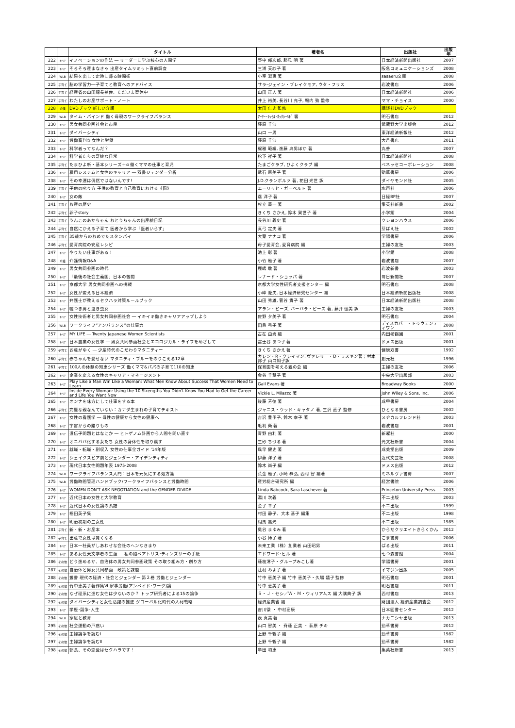| | | タイトル | 著者名 | 出版社 | 出版年 |
| --- | --- | --- | --- | --- | --- |
| 222 | ｷｬﾘｱ | イノベーションの作法 ― リーダーに学ぶ核心の人間学 | 野中 郁次郎, 勝見 明 著 | 日本経済新聞出版社 | 2007 |
| 223 | ｷｬﾘｱ | そろそろ産まなきゃ 出産タイムリミット直前調査 | 三浦 天紗子 著 | 阪急コミュニケーションズ | 2008 |
| 224 | WLB | 結果を出して定時に帰る時間術 | 小室 淑恵 著 | sasaeru文庫 | 2008 |
| 225 | 子育て | 脳の学習力―子育てと教育へのアドバイス | サラ‐ジェイン・ブレイクモア, ウタ・フリス | 岩波書店 | 2006 |
| 226 | 子育て | 経産省の山田課長補佐、ただいま育休中 | 山田 正人 著 | 日本経済新聞社 | 2006 |
| 227 | 子育て | わたしのお産サポート・ノート | 井上 裕美, 長谷川 充子, 堀内 勁 監修 | ママ・チョイス | 2000 |
| 228 | 介護 | DVDブック 新しい介護 | 太田 仁史 監修 | 講談社DVDブック | |
| 229 | WLB | タイム・バインド 働く母親のワークライフバランス | ｱｰﾘｰ･ﾗｯｾﾙ･ﾎｯｸｼｰﾙﾄﾞ 箸 | 明石書店 | 2012 |
| 230 | ｷｬﾘｱ | 男女共同参画社会と市民 | 藤原 千沙 | 武蔵野大学出版会 | 2012 |
| 231 | ｷｬﾘｱ | ダイバーシティ | 山口 一男 | 東洋経済新報社 | 2012 |
| 232 | ｷｬﾘｱ | 労働審判③ 女性と労働 | 藤原 千沙 | 大月書店 | 2011 |
| 233 | ｷｬﾘｱ | 科学者ってなんだ？ | 梶雅 範編, 進藤 典男ほか 著 | 丸善 | 2007 |
| 234 | ｷｬﾘｱ | 科学者たちの奇妙な日常 | 松下 祥子 著 | 日本経済新聞社 | 2008 |
| 235 | 子育て | たまひよ新・基本シリーズ＋α 働くママの仕事と育児 | たまごクラブ, ひよくクラブ 編 | ベネッセコーポレーション | 2008 |
| 236 | ｷｬﾘｱ | 雇用システムと女性のキャリア ― 双書ジェンダー分析 | 武石 恵美子 著 | 勁草書房 | 2006 |
| 238 | ｷｬﾘｱ | その幸運は偶然ではないんです! | J.D.クランボルツ 著, 花田 光世 訳 | ダイヤモンド社 | 2005 |
| 239 | 子育て | 子供の叱り方 子供の教育と自己教育における《罰》 | エーリッヒ・ガーベルト 著 | 水声社 | 2006 |
| 240 | ｷｬﾘｱ | 女の敵 | 遥 洋子 著 | 日経BP社 | 2007 |
| 241 | 子育て | お産の歴史 | 杉立 義一 著 | 集英社新書 | 2002 |
| 242 | 子育て | 卵子story | きくち さかえ, 鈴木 賀世子 著 | 小学館 | 2004 |
| 243 | 子育て | うんこのあかちゃん おとうちゃんの出産絵日記 | 長谷川 義史 著 | クレヨンハウス | 2006 |
| 244 | 子育て | 自然にかえる子育て 医者から学ぶ「医者いらず」 | 真弓 定夫 著 | 芽ばえ社 | 2002 |
| 245 | 子育て | 35歳からのおめでたスタンバイ | 大葉 ナナコ 著 | 学陽書房 | 2006 |
| 246 | 子育て | 愛育病院の安産レシピ | 母子愛育会, 愛育病院 編 | 主婦の友社 | 2003 |
| 247 | ｷｬﾘｱ | やりたい仕事がある！ | 池上 彰 著 | 小学館 | 2008 |
| 248 | 介護 | 介護情報Q&A | 小竹 雅子 著 | 岩波書店 | 2007 |
| 249 | ｷｬﾘｱ | 男女共同参画の時代 | 鹿嶋 敬 著 | 岩波新書 | 2003 |
| 250 | ｷｬﾘｱ | 「最後の社会主義国」日本の苦闘 | レナード・ショッパ 著 | 毎日新聞社 | 2007 |
| 251 | ｷｬﾘｱ | 京都大学 男女共同参画への挑戦 | 京都大学女性研究者支援センター 編 | 明石書店 | 2008 |
| 252 | ｷｬﾘｱ | 女性が変える日本経済 | 小峰 隆夫, 日本経済研究センター 編 | 日本経済新聞出版社 | 2008 |
| 253 | ｷｬﾘｱ | 弁護士が教えるセクハラ対策ルールブック | 山田 秀雄, 菅谷 貴子 著 | 日本経済新聞出版社 | 2008 |
| 254 | ｷｬﾘｱ | 嘘つき男と泣き虫女 | アラン・ピーズ, バーバラ・ピーズ 著, 藤井 留美 訳 | 主婦の友社 | 2003 |
| 255 | ｷｬﾘｱ | 女性技術者と男女共同参画社会 ― イキイキ働きキャリアアップしよう | 佐野 夕美子 著 | 明石書店 | 2004 |
| 256 | WLB | ワークライフ“アンバランス”の仕事力 | 田島 弓子 著 | ディスカバー・トゥウェンティワン | 2008 |
| 257 | ｷｬﾘｱ | MY LIFE ― Twenty Japanese Women Scientists | 古在 由秀 編 | 内田老鶴圃 | 2001 |
| 258 | ｷｬﾘｱ | 日本農業の女性学 ― 男女共同参画社会とエコロジカル・ライフをめざして | 冨士谷 あつ子 著 | ドメス出版 | 2001 |
| 259 | 子育て | お産がゆく ― 少産時代のこだわりマタニティー | きくち さかえ 著 | 健康双書 | 1992 |
| 260 | 子育て | 赤ちゃんを愛せない マタニティ・ブルーをのりこえる12章 | カレン・R・クレイマン, ヴァレリー・D・ラスキン著；村本邦子 山口知子訳 | 創元社 | 1996 |
| 261 | 子育て | 100人の体験の知恵シリーズ 働くママ&パパの子育て110の知恵 | 保育園を考える親の会 編 | 主婦の友社 | 2006 |
| 262 | ｷｬﾘｱ | 企業を変える女性のキャリア・マネージメント | 金谷 千慧子 著 | 中央大学出版部 | 2003 |
| 263 | ｷｬﾘｱ | Play Like a Man Win Like a Woman: What Men Know About Success That Women Need to Learn | Gail Evans 著 | Broadway Books | 2000 |
| 264 | ｷｬﾘｱ | Inside Every Woman: Using the 10 Strengths You Didn't Know You Had to Get the Career and Life You Want Now | Vickie L. Milazzo 著 | John Wiley & Sons, Inc. | 2006 |
| 265 | ｷｬﾘｱ | オンナを味方にして仕事をする本 | 後藤 芳徳 著 | 成甲書房 | 2004 |
| 266 | 子育て | 完璧な親なんていない：カナダ生まれの子育てテキスト | ジャニス・ウッド・キャタノ 著, 三沢 直子 監修 | ひとなる書房 | 2002 |
| 267 | ｷｬﾘｱ | 女性の看護学 ― 母性の健康から女性の健康へ | 吉沢 豊予子, 鈴木 幸子 著 | メヂカルフレンド社 | 2003 |
| 268 | ｷｬﾘｱ | 宇宙からの贈りもの | 毛利 衛 著 | 岩波書店 | 2001 |
| 269 | ｷｬﾘｱ | 遺伝子問題とはなにか ― ヒトゲノム計画から人間を問い直す | 青野 由利 著 | 新曜社 | 2000 |
| 270 | ｷｬﾘｱ | オニババ化する女たち 女性の身体性を取り戻す | 三砂 ちづる 著 | 光文社新書 | 2004 |
| 271 | ｷｬﾘｱ | 就職・転職・副収入 女性の仕事全ガイド '14年版 | 風早 健史 著 | 成美堂出版 | 2009 |
| 272 | ｷｬﾘｱ | シェイクスピア劇とジェンダー・アイデンティティ | 伊藤 洋子 著 | 近代文芸社 | 2008 |
| 273 | ｷｬﾘｱ | 現代日本女性問題年表 1975-2008 | 鈴木 尚子 編 | ドメス出版 | 2012 |
| 274 | WLB | ワークライフバランス入門：日本を元気にする処方箋 | 荒金 雅子, 小崎 恭弘, 西村 智 編著 | ミネルヴァ書房 | 2007 |
| 275 | WLB | 労働時間管理ハンドブック/ワークライフバランスと労働時間 | 産労総合研究所 編 | 経営書院 | 2006 |
| 276 | ｷｬﾘｱ | WOMEN DON'T ASK NEGOTIATION and the GENDER DIVIDE | Linda Babcock, Sara Laschever 著 | Princeton University Press | 2003 |
| 277 | ｷｬﾘｱ | 近代日本の女性と大学教育 | 湯川 次義 | 不二出版 | 2003 |
| 278 | ｷｬﾘｱ | 近代日本の女性論の系譜 | 金子 幸子 | 不二出版 | 1999 |
| 279 | ｷｬﾘｱ | 福田英子集 | 村田 静子、大木 基子 編集 | 不二出版 | 1998 |
| 280 | ｷｬﾘｱ | 明治初期の三女性 | 相馬 黒光 | 不二出版 | 1985 |
| 281 | 子育て | 新・新・お産本 | 奥谷 まゆみ 著 | からだクリエイトきらくかん | 2012 |
| 282 | 子育て | 出産で女性は賢くなる | 小谷 博子 著 | ごま書房 | 2006 |
| 284 | ｷｬﾘｱ | 日本一社員がしあわせな会社のヘンなきまり | 未来工業（株）創業者 山田昭男 | ぱる出版 | 2011 |
| 285 | ｷｬﾘｱ | ある女性天文学者の生涯 ― 私の娘ベアトリス･ティンズリーの手紙 | エドワード･ヒル 著 | 七つ森書館 | 2004 |
| 286 | その他 | どう進めるか、自治体の男女共同参画政策 その取り組み方・創り方 | 藤枝澪子・グループみこし著 | 学陽書房 | 2001 |
| 287 | その他 | 自治体と男女共同参画―政策と課題― | 辻村 みよ子 著 | イマジン出版 | 2005 |
| 288 | その他 | 叢書 現代の経済・社会とジェンダー 第２巻 労働とジェンダー | 竹中 恵美子 編 竹中 恵美子・久場 嬉子 監修 | 明石書店 | 2001 |
| 289 | その他 | 竹中恵美子著作集Ⅵ 家事労働(アンペイド･ワーク)論 | 竹中 恵美子 著 | 明石書店 | 2011 |
| 290 | その他 | なぜ理系に進む女性は少ないのか？ トップ研究者による15の論争 | Ｓ・Ｊ・セシ／Ｗ・Ｍ・ウィリアムス 編 大隅典子 訳 | 西村書店 | 2013 |
| 292 | その他 | ダイバーシティと女性活躍の推進 グローバル化時代の人材戦略 | 経済産業省 編 | 財団法人 経済産業調査会 | 2012 |
| 293 | ｷｬﾘｱ | 学歴･競争･人生 | 吉川徹 ・ 中村高康 | 日本図書センター | 2012 |
| 294 | WLB | 家庭と教育 | 表 真美 著 | ナカニシヤ出版 | 2013 |
| 295 | その他 | 社会運動の戸惑い | 山口 智美 ・ 斉藤 正美 ・ 荻原 チキ | 勁草書房 | 2012 |
| 296 | その他 | 主婦論争を読むⅠ | 上野 千鶴子 編 | 勁草書房 | 1982 |
| 297 | その他 | 主婦論争を読むⅡ | 上野 千鶴子 編 | 勁草書房 | 1982 |
| 298 | その他 | 部長、その恋愛はセクハラです！ | 牟田 和恵 | 集英社新書 | 2013 |